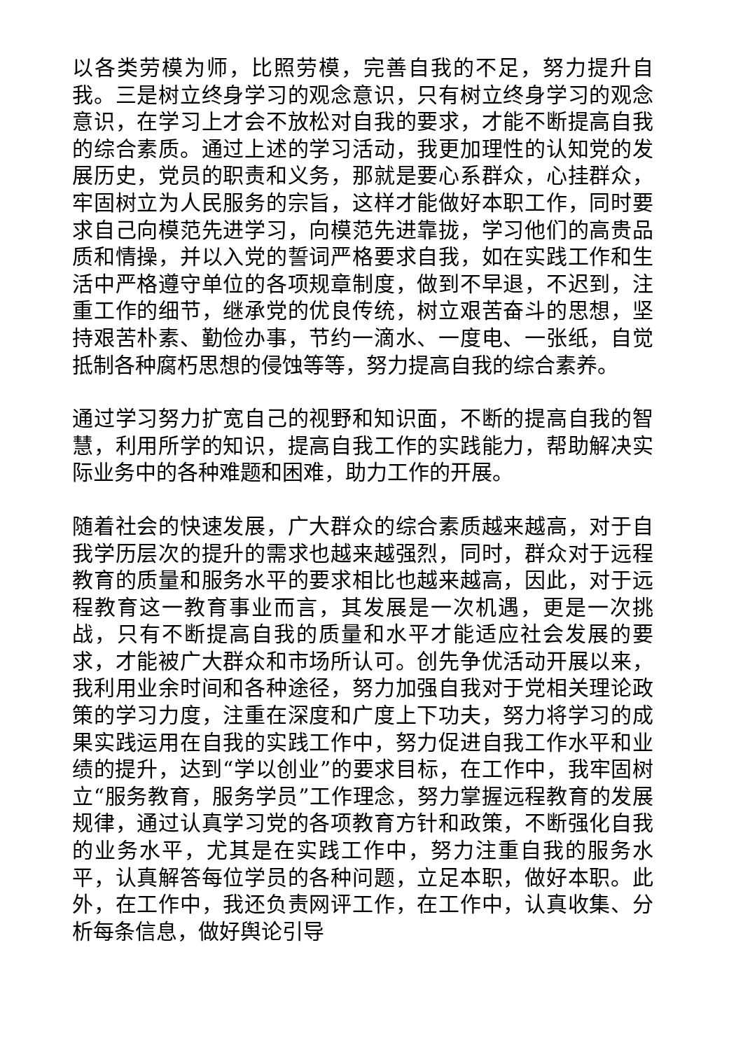以各类劳模为师，比照劳模，完善自我的不足，努力提升自我。三是树立终身学习的观念意识，只有树立终身学习的观念意识，在学习上才会不放松对自我的要求，才能不断提高自我的综合素质。通过上述的学习活动，我更加理性的认知党的发展历史，党员的职责和义务，那就是要心系群众，心挂群众，牢固树立为人民服务的宗旨，这样才能做好本职工作，同时要求自己向模范先进学习，向模范先进靠拢，学习他们的高贵品质和情操，并以入党的誓词严格要求自我，如在实践工作和生活中严格遵守单位的各项规章制度，做到不早退，不迟到，注重工作的细节，继承党的优良传统，树立艰苦奋斗的思想，坚持艰苦朴素、勤俭办事，节约一滴水、一度电、一张纸，自觉抵制各种腐朽思想的侵蚀等等，努力提高自我的综合素养。
通过学习努力扩宽自己的视野和知识面，不断的提高自我的智慧，利用所学的知识，提高自我工作的实践能力，帮助解决实际业务中的各种难题和困难，助力工作的开展。
随着社会的快速发展，广大群众的综合素质越来越高，对于自我学历层次的提升的需求也越来越强烈，同时，群众对于远程教育的质量和服务水平的要求相比也越来越高，因此，对于远程教育这一教育事业而言，其发展是一次机遇，更是一次挑战，只有不断提高自我的质量和水平才能适应社会发展的要求，才能被广大群众和市场所认可。创先争优活动开展以来，我利用业余时间和各种途径，努力加强自我对于党相关理论政策的学习力度，注重在深度和广度上下功夫，努力将学习的成果实践运用在自我的实践工作中，努力促进自我工作水平和业绩的提升，达到“学以创业”的要求目标，在工作中，我牢固树立“服务教育，服务学员”工作理念，努力掌握远程教育的发展规律，通过认真学习党的各项教育方针和政策，不断强化自我的业务水平，尤其是在实践工作中，努力注重自我的服务水平，认真解答每位学员的各种问题，立足本职，做好本职。此外，在工作中，我还负责网评工作，在工作中，认真收集、分析每条信息，做好舆论引导